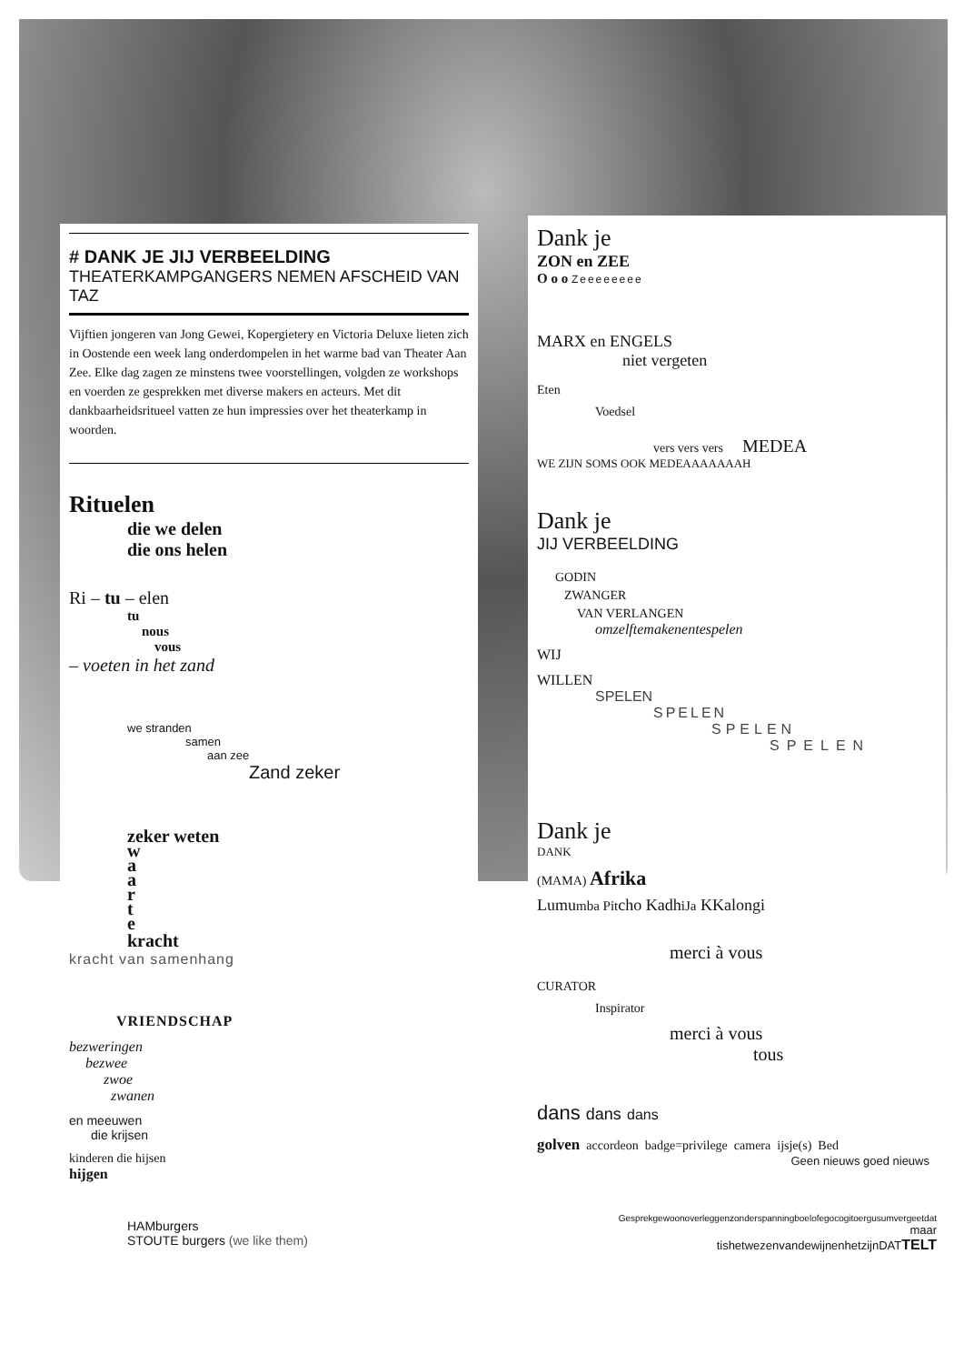# DANK JE JIJ VERBEELDING
THEATERKAMPGANGERS NEMEN AFSCHEID VAN TAZ
Vijftien jongeren van Jong Gewei, Kopergietery en Victoria Deluxe lieten zich in Oostende een week lang onderdompelen in het warme bad van Theater Aan Zee. Elke dag zagen ze minstens twee voorstellingen, volgden ze workshops en voerden ze gesprekken met diverse makers en acteurs. Met dit dankbaarheidsritueel vatten ze hun impressies over het theaterkamp in woorden.
Rituelen
die we delen
die ons helen
Ri – tu – elen
tu
nous
vous
– voeten in het zand
we stranden
samen
aan zee
Zand zeker
zeker weten
w
a
a
r
t
e
kracht
kracht van samenhang
VRIENDSCHAP
bezweringen
bezwee
zwoe
zwanen
en meeuwen
die krijsen
kinderen die hijsen
hijgen
HAMburgers
STOUTE burgers (we like them)
Dank je
ZON en ZEE
O o o Zeeeeeeee
MARX en ENGELS
niet vergeten
Eten
Voedsel
vers vers vers MEDEA
WE ZIJN SOMS OOK MEDEAAAAAAAH
Dank je
JIJ VERBEELDING
GODIN
ZWANGER
VAN VERLANGEN
omzelftemakenentespelen
WIJ
WILLEN
SPELEN
SPELEN
SPELEN
SPELEN
Dank je
DANK
(MAMA) Afrika
Lumumba Pitcho KadhiJa KKalongi
merci à vous
CURATOR
Inspirator
merci à vous
tous
dans dans dans
golven accordeon badge=privilege camera ijsje(s) Bed
Geen nieuws goed nieuws
Gesprekgewoonoverleggenzonderspanningboelofegocogitoergusumvergeetdat
maar
tishetwezenvandewijnenhetzijnDATTELT